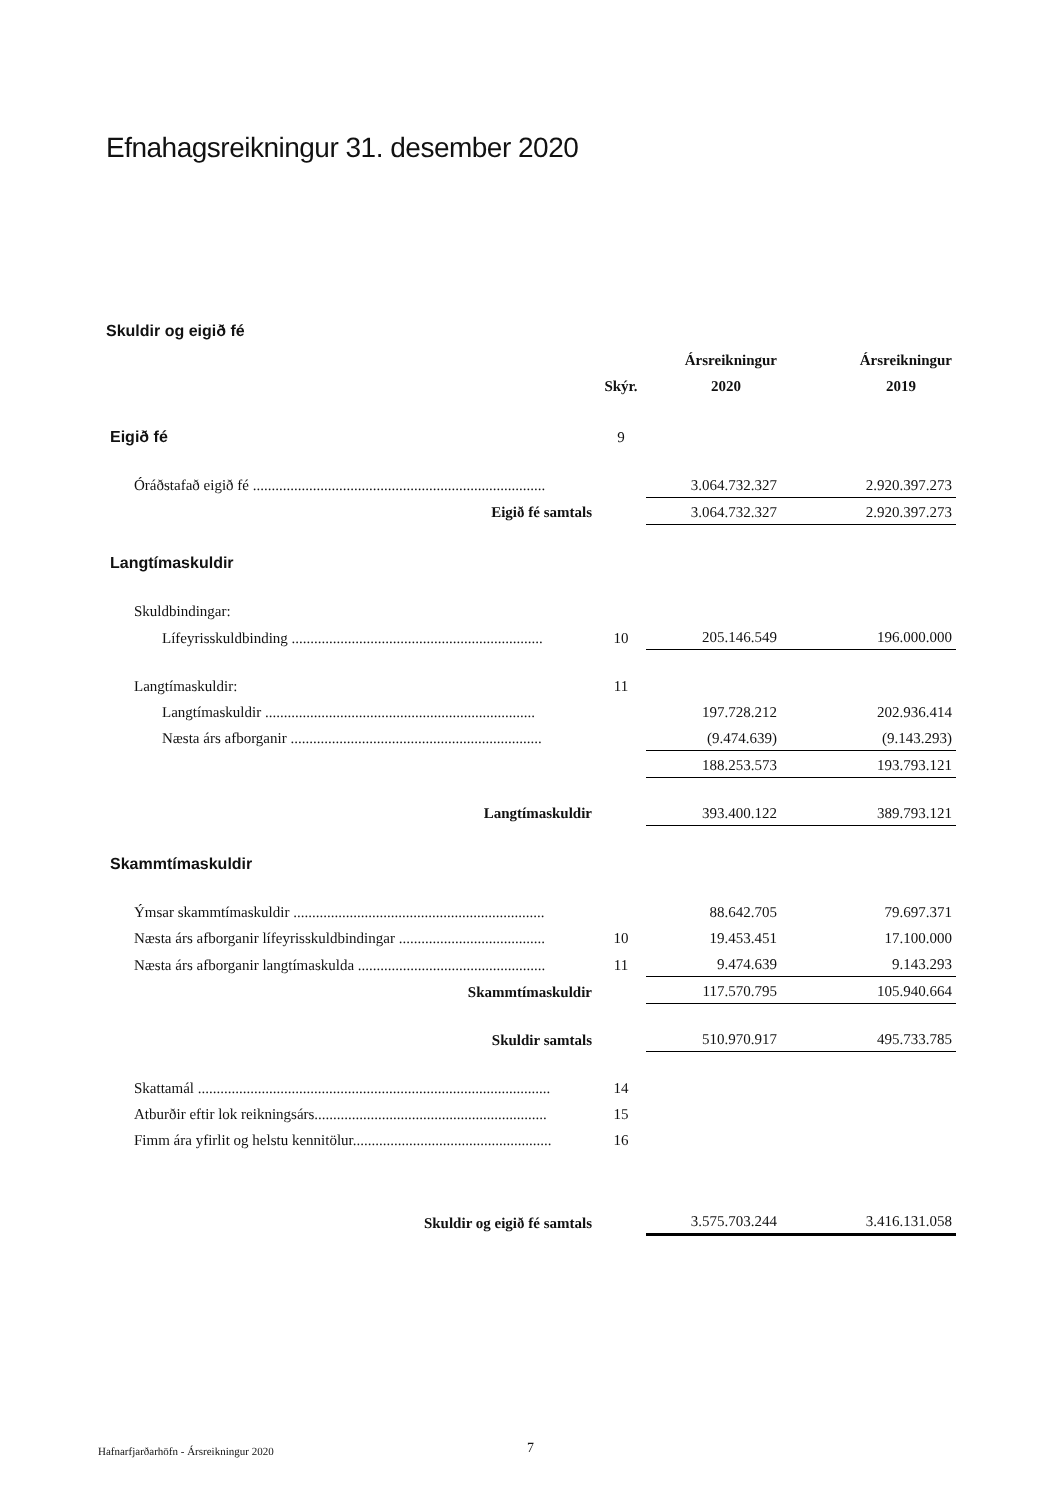Efnahagsreikningur 31. desember 2020
Skuldir og eigið fé
| | | Ársreikningur | Ársreikningur |
| --- | --- | --- | --- |
| | Skýr. | 2020 | 2019 |
| Eigið fé | 9 | | |
| Óráðstafað eigið fé .............................................................................. | | 3.064.732.327 | 2.920.397.273 |
| Eigið fé samtals | | 3.064.732.327 | 2.920.397.273 |
| Langtímaskuldir | | | |
| Skuldbindingar: | | | |
| Lífeyrisskuldbinding ................................................................... | 10 | 205.146.549 | 196.000.000 |
| Langtímaskuldir: | 11 | | |
| Langtímaskuldir ........................................................................ | | 197.728.212 | 202.936.414 |
| Næsta árs afborganir ................................................................... | | (9.474.639) | (9.143.293) |
| | | 188.253.573 | 193.793.121 |
| Langtímaskuldir | | 393.400.122 | 389.793.121 |
| Skammtímaskuldir | | | |
| Ýmsar skammtímaskuldir ................................................................... | | 88.642.705 | 79.697.371 |
| Næsta árs afborganir lífeyrisskuldbindingar ....................................... | 10 | 19.453.451 | 17.100.000 |
| Næsta árs afborganir langtímaskulda .................................................. | 11 | 9.474.639 | 9.143.293 |
| Skammtímaskuldir | | 117.570.795 | 105.940.664 |
| Skuldir samtals | | 510.970.917 | 495.733.785 |
| Skattamál .............................................................................................. | 14 | | |
| Atburðir eftir lok reikningsárs.............................................................. | 15 | | |
| Fimm ára yfirlit og helstu kennitölur..................................................... | 16 | | |
| Skuldir og eigið fé samtals | | 3.575.703.244 | 3.416.131.058 |
Hafnarfjarðarhöfn - Ársreikningur 2020
7